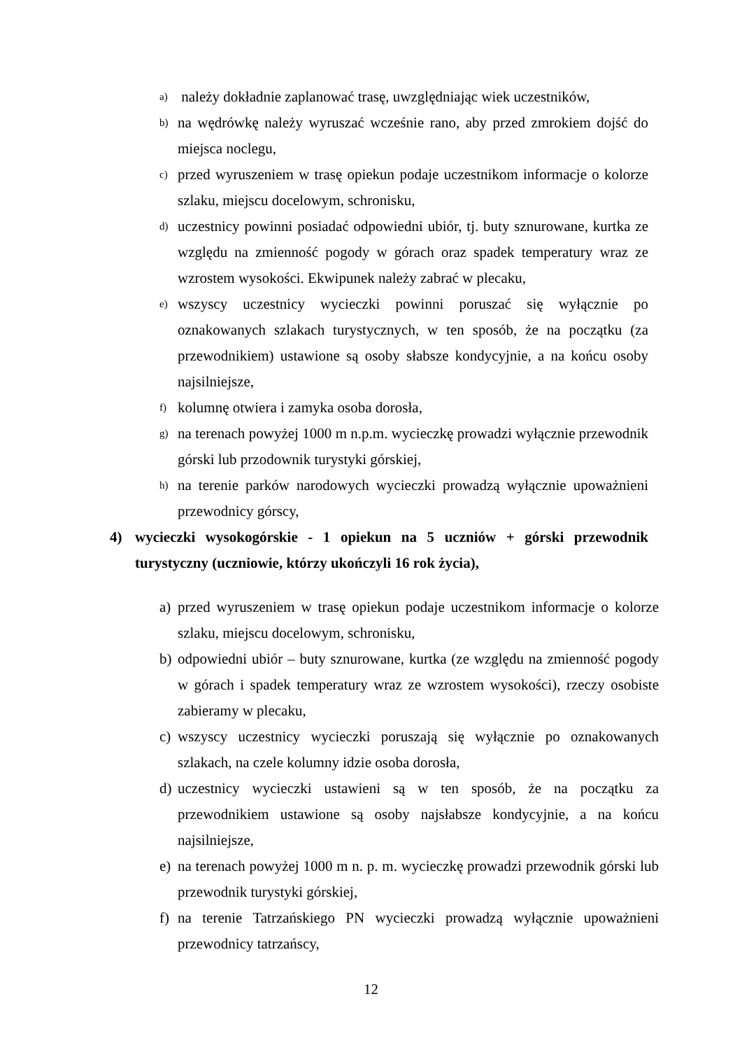a) należy dokładnie zaplanować trasę, uwzględniając wiek uczestników,
b) na wędrówkę należy wyruszać wcześnie rano, aby przed zmrokiem dojść do miejsca noclegu,
c) przed wyruszeniem w trasę opiekun podaje uczestnikom informacje o kolorze szlaku, miejscu docelowym, schronisku,
d) uczestnicy powinni posiadać odpowiedni ubiór, tj. buty sznurowane, kurtka ze względu na zmienność pogody w górach oraz spadek temperatury wraz ze wzrostem wysokości. Ekwipunek należy zabrać w plecaku,
e) wszyscy uczestnicy wycieczki powinni poruszać się wyłącznie po oznakowanych szlakach turystycznych, w ten sposób, że na początku (za przewodnikiem) ustawione są osoby słabsze kondycyjnie, a na końcu osoby najsilniejsze,
f) kolumnę otwiera i zamyka osoba dorosła,
g) na terenach powyżej 1000 m n.p.m. wycieczkę prowadzi wyłącznie przewodnik górski lub przodownik turystyki górskiej,
h) na terenie parków narodowych wycieczki prowadzą wyłącznie upoważnieni przewodnicy górscy,
4) wycieczki wysokogórskie - 1 opiekun na 5 uczniów + górski przewodnik turystyczny (uczniowie, którzy ukończyli 16 rok życia),
a) przed wyruszeniem w trasę opiekun podaje uczestnikom informacje o kolorze szlaku, miejscu docelowym, schronisku,
b) odpowiedni ubiór – buty sznurowane, kurtka (ze względu na zmienność pogody w górach i spadek temperatury wraz ze wzrostem wysokości), rzeczy osobiste zabieramy w plecaku,
c) wszyscy uczestnicy wycieczki poruszają się wyłącznie po oznakowanych szlakach, na czele kolumny idzie osoba dorosła,
d) uczestnicy wycieczki ustawieni są w ten sposób, że na początku za przewodnikiem ustawione są osoby najsłabsze kondycyjnie, a na końcu najsilniejsze,
e) na terenach powyżej 1000 m n. p. m. wycieczkę prowadzi przewodnik górski lub przewodnik turystyki górskiej,
f) na terenie Tatrzańskiego PN wycieczki prowadzą wyłącznie upoważnieni przewodnicy tatrzańscy,
12